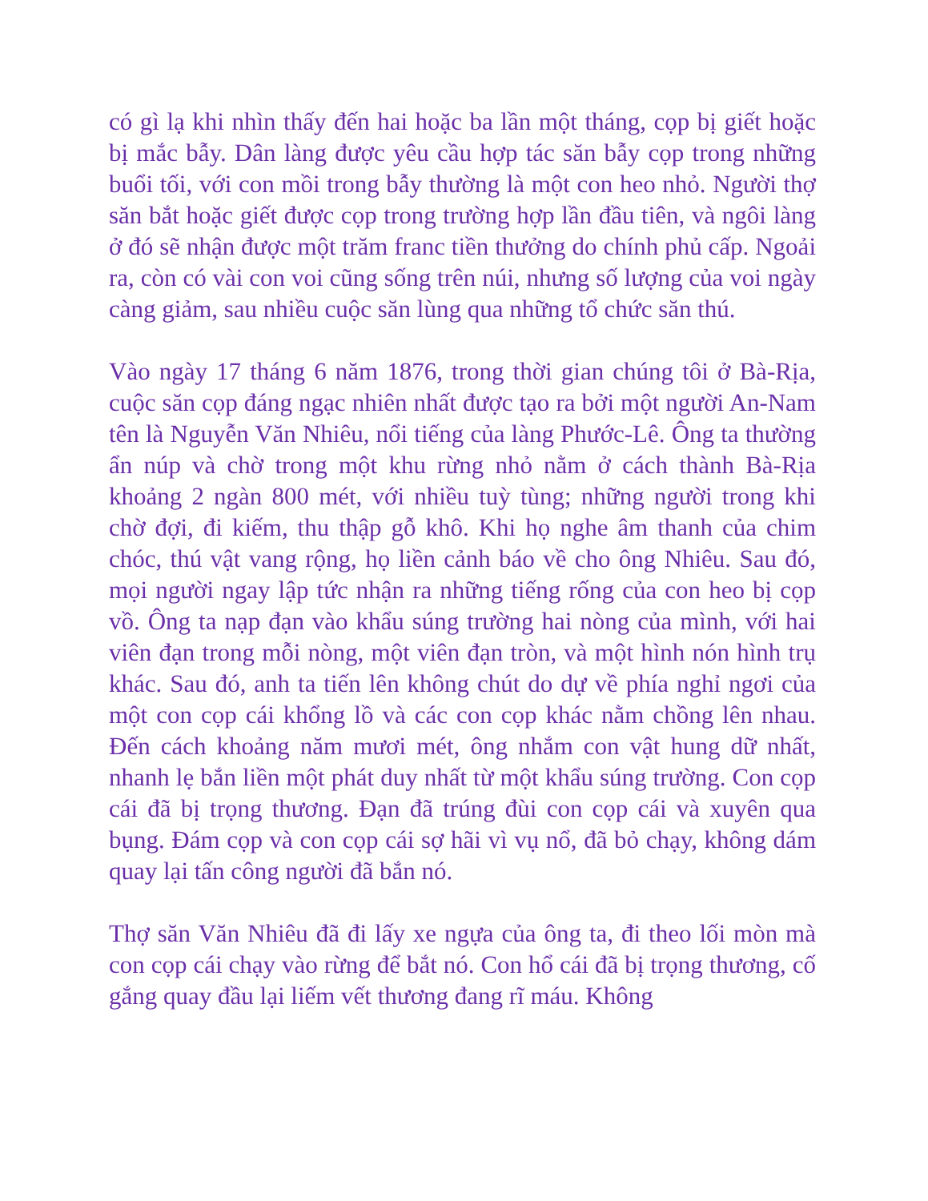có gì lạ khi nhìn thấy đến hai hoặc ba lần một tháng, cọp bị giết hoặc bị mắc bẫy. Dân làng được yêu cầu hợp tác săn bẫy cọp trong những buổi tối, với con mồi trong bẫy thường là một con heo nhỏ. Người thợ săn bắt hoặc giết được cọp trong trường hợp lần đầu tiên, và ngôi làng ở đó sẽ nhận được một trăm franc tiền thưởng do chính phủ cấp. Ngoải ra, còn có vài con voi cũng sống trên núi, nhưng số lượng của voi ngày càng giảm, sau nhiều cuộc săn lùng qua những tổ chức săn thú.
Vào ngày 17 tháng 6 năm 1876, trong thời gian chúng tôi ở Bà-Rịa, cuộc săn cọp đáng ngạc nhiên nhất được tạo ra bởi một người An-Nam tên là Nguyễn Văn Nhiêu, nổi tiếng của làng Phước-Lê. Ông ta thường ẩn núp và chờ trong một khu rừng nhỏ nằm ở cách thành Bà-Rịa khoảng 2 ngàn 800 mét, với nhiều tuỳ tùng; những người trong khi chờ đợi, đi kiếm, thu thập gỗ khô. Khi họ nghe âm thanh của chim chóc, thú vật vang rộng, họ liền cảnh báo về cho ông Nhiêu. Sau đó, mọi người ngay lập tức nhận ra những tiếng rống của con heo bị cọp vồ. Ông ta nạp đạn vào khẩu súng trường hai nòng của mình, với hai viên đạn trong mỗi nòng, một viên đạn tròn, và một hình nón hình trụ khác. Sau đó, anh ta tiến lên không chút do dự về phía nghỉ ngơi của một con cọp cái khổng lồ và các con cọp khác nằm chồng lên nhau. Đến cách khoảng năm mươi mét, ông nhắm con vật hung dữ nhất, nhanh lẹ bắn liền một phát duy nhất từ một khẩu súng trường. Con cọp cái đã bị trọng thương. Đạn đã trúng đùi con cọp cái và xuyên qua bụng. Đám cọp và con cọp cái sợ hãi vì vụ nổ, đã bỏ chạy, không dám quay lại tấn công người đã bắn nó.
Thợ săn Văn Nhiêu đã đi lấy xe ngựa của ông ta, đi theo lối mòn mà con cọp cái chạy vào rừng để bắt nó. Con hổ cái đã bị trọng thương, cố gắng quay đầu lại liếm vết thương đang rĩ máu. Không